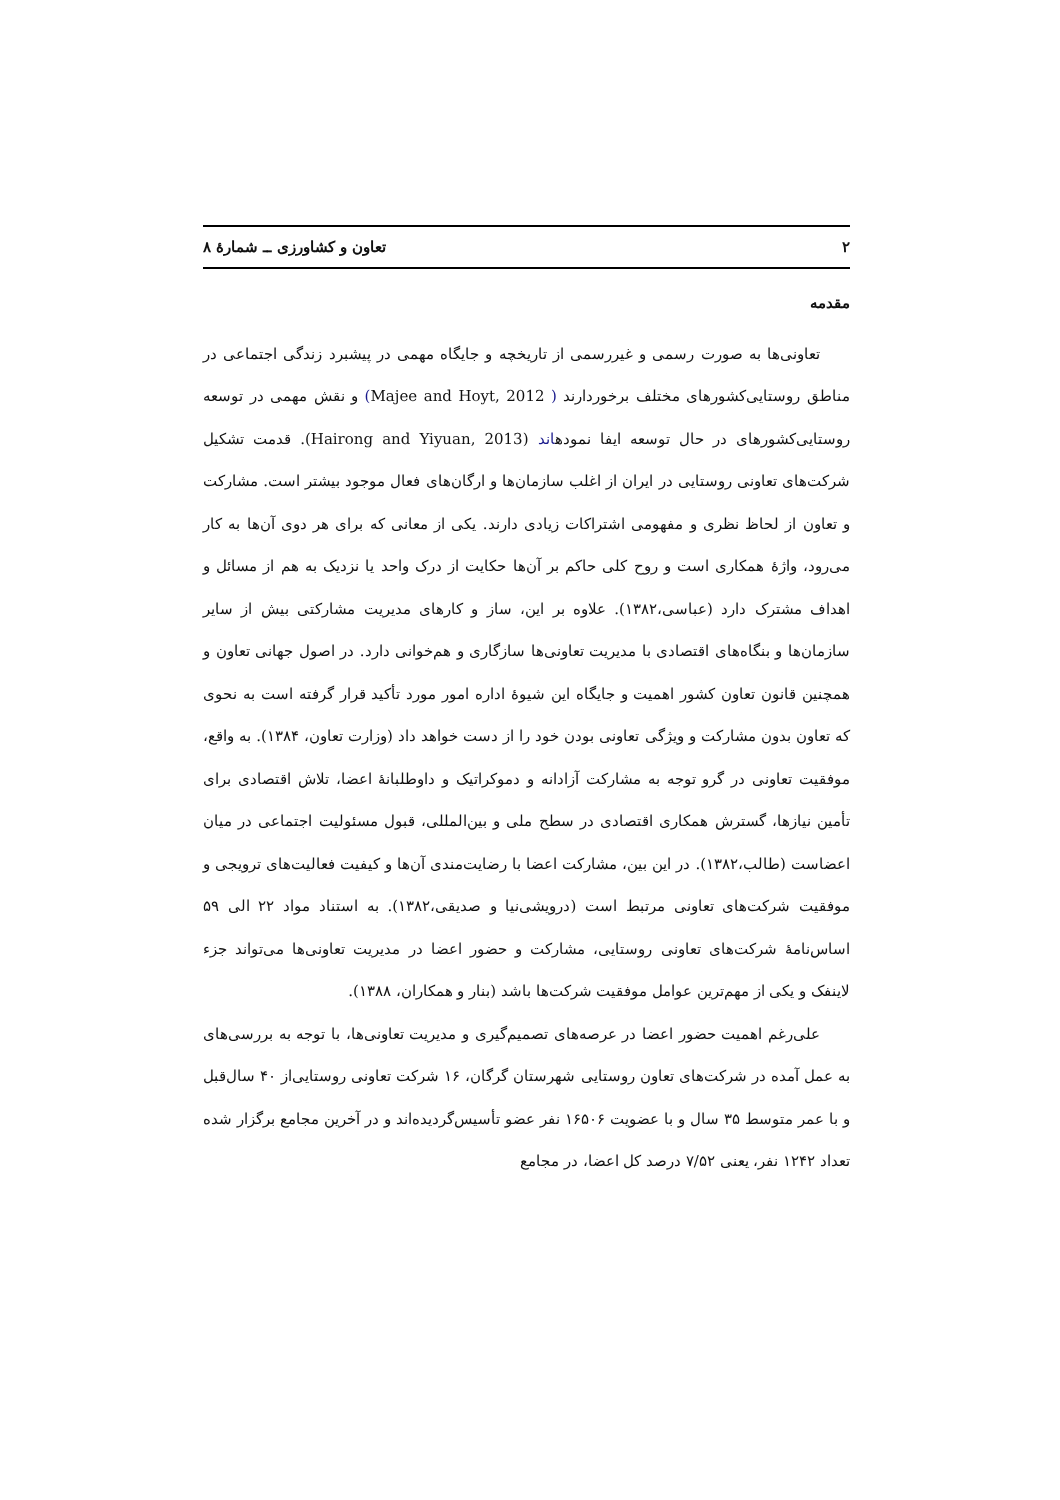۲ تعاون و کشاورزی ــ شمارهٔ ۸
مقدمه
تعاونی‌ها به صورت رسمی و غیررسمی از تاریخچه و جایگاه مهمی در پیشبرد زندگی اجتماعی در مناطق روستایی‌کشورهای مختلف برخوردارند ( Majee and Hoyt, 2012) و نقش مهمی در توسعه روستایی‌کشورهای در حال توسعه ایفا نمودهاند (Hairong and Yiyuan, 2013). قدمت تشکیل شرکت‌های تعاونی روستایی در ایران از اغلب سازمان‌ها و ارگان‌های فعال موجود بیشتر است. مشارکت و تعاون از لحاظ نظری و مفهومی اشتراکات زیادی دارند. یکی از معانی که برای هر دوی آن‌ها به کار می‌رود، واژهٔ همکاری است و روح کلی حاکم بر آن‌ها حکایت از درک واحد یا نزدیک به هم از مسائل و اهداف مشترک دارد (عباسی،۱۳۸۲). علاوه بر این، ساز و کارهای مدیریت مشارکتی بیش از سایر سازمان‌ها و بنگاه‌های اقتصادی با مدیریت تعاونی‌ها سازگاری و هم‌خوانی دارد. در اصول جهانی تعاون و همچنین قانون تعاون کشور اهمیت و جایگاه این شیوهٔ اداره امور مورد تأکید قرار گرفته است به نحوی که تعاون بدون مشارکت و ویژگی تعاونی بودن خود را از دست خواهد داد (وزارت تعاون، ۱۳۸۴). به واقع، موفقیت تعاونی در گرو توجه به مشارکت آزادانه و دموکراتیک و داوطلبانهٔ اعضا، تلاش اقتصادی برای تأمین نیازها، گسترش همکاری اقتصادی در سطح ملی و بین‌المللی، قبول مسئولیت اجتماعی در میان اعضاست (طالب،۱۳۸۲). در این بین، مشارکت اعضا با رضایت‌مندی آن‌ها و کیفیت فعالیت‌های ترویجی و موفقیت شرکت‌های تعاونی مرتبط است (درویشی‌نیا و صدیقی،۱۳۸۲). به استناد مواد ۲۲ الی ۵۹ اساس‌نامهٔ شرکت‌های تعاونی روستایی، مشارکت و حضور اعضا در مدیریت تعاونی‌ها می‌تواند جزء لاینفک و یکی از مهم‌ترین عوامل موفقیت شرکت‌ها باشد (بنار و همکاران، ۱۳۸۸).
علی‌رغم اهمیت حضور اعضا در عرصه‌های تصمیم‌گیری و مدیریت تعاونی‌ها، با توجه به بررسی‌های به عمل آمده در شرکت‌های تعاون روستایی شهرستان گرگان، ۱۶ شرکت تعاونی روستایی‌از ۴۰ سال‌قبل و با عمر متوسط ۳۵ سال و با عضویت ۱۶۵۰۶ نفر عضو تأسیس‌گردیده‌اند و در آخرین مجامع برگزار شده تعداد ۱۲۴۲ نفر، یعنی ۷/۵۲ درصد کل اعضا، در مجامع